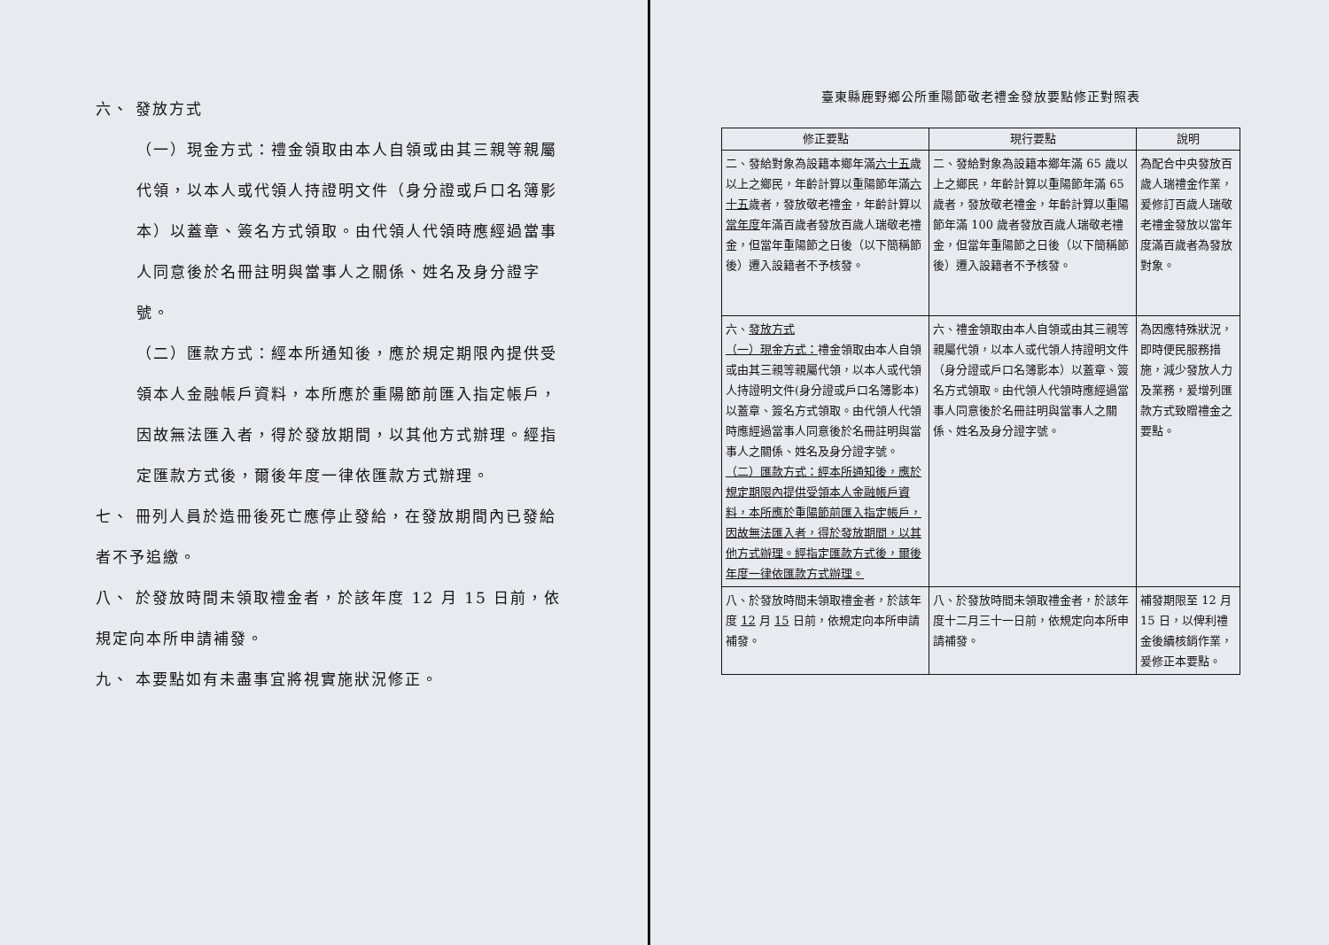六、 發放方式
（一）現金方式：禮金領取由本人自領或由其三親等親屬代領，以本人或代領人持證明文件（身分證或戶口名簿影本）以蓋章、簽名方式領取。由代領人代領時應經過當事人同意後於名冊註明與當事人之關係、姓名及身分證字號。
（二）匯款方式：經本所通知後，應於規定期限內提供受領本人金融帳戶資料，本所應於重陽節前匯入指定帳戶，因故無法匯入者，得於發放期間，以其他方式辦理。經指定匯款方式後，爾後年度一律依匯款方式辦理。
七、 冊列人員於造冊後死亡應停止發給，在發放期間內已發給者不予追繳。
八、 於發放時間未領取禮金者，於該年度 12 月 15 日前，依規定向本所申請補發。
九、 本要點如有未盡事宜將視實施狀況修正。
臺東縣鹿野鄉公所重陽節敬老禮金發放要點修正對照表
| 修正要點 | 現行要點 | 說明 |
| --- | --- | --- |
| 二、發給對象為設籍本鄉年滿 六十五 歲以上之鄉民，年齡計算以重陽節年滿 六十五 歲者，發放敬老禮金，年齡計算以 當年度 年滿百歲者發放百歲人瑞敬老禮金，但當年重陽節之日後（以下簡稱節後）遷入設籍者不予核發。 | 二、發給對象為設籍本鄉年滿 65 歲以上之鄉民，年齡計算以重陽節年滿 65 歲者，發放敬老禮金，年齡計算以重陽節年滿 100 歲者發放百歲人瑞敬老禮金，但當年重陽節之日後（以下簡稱節後）遷入設籍者不予核發。 | 為配合中央發放百歲人瑞禮金作業，爰修訂百歲人瑞敬老禮金發放以當年度滿百歲者為發放對象。 |
| 六、 發放方式 （一）現金方式： 禮金領取由本人自領或由其三親等親屬代領，以本人或代領人持證明文件(身分證或戶口名簿影本)以蓋章、簽名方式領取。由代領人代領時應經過當事人同意後於名冊註明與當事人之關係、姓名及身分證字號。 （二）匯款方式：經本所通知後，應於規定期限內提供受領本人金融帳戶資料，本所應於重陽節前匯入指定帳戶，因故無法匯入者，得於發放期間，以其他方式辦理。經指定匯款方式後，爾後年度一律依匯款方式辦理。 | 六、禮金領取由本人自領或由其三親等親屬代領，以本人或代領人持證明文件（身分證或戶口名簿影本）以蓋章、簽名方式領取。由代領人代領時應經過當事人同意後於名冊註明與當事人之關係、姓名及身分證字號。 | 為因應特殊狀況，即時便民服務措施，減少發放人力及業務，爰增列匯款方式致贈禮金之要點。 |
| 八、於發放時間未領取禮金者，於該年度 12 月 15 日前，依規定向本所申請補發。 | 八、於發放時間未領取禮金者，於該年度十二月三十一日前，依規定向本所申請補發。 | 補發期限至 12 月 15 日，以俾利禮金後續核銷作業，爰修正本要點。 |